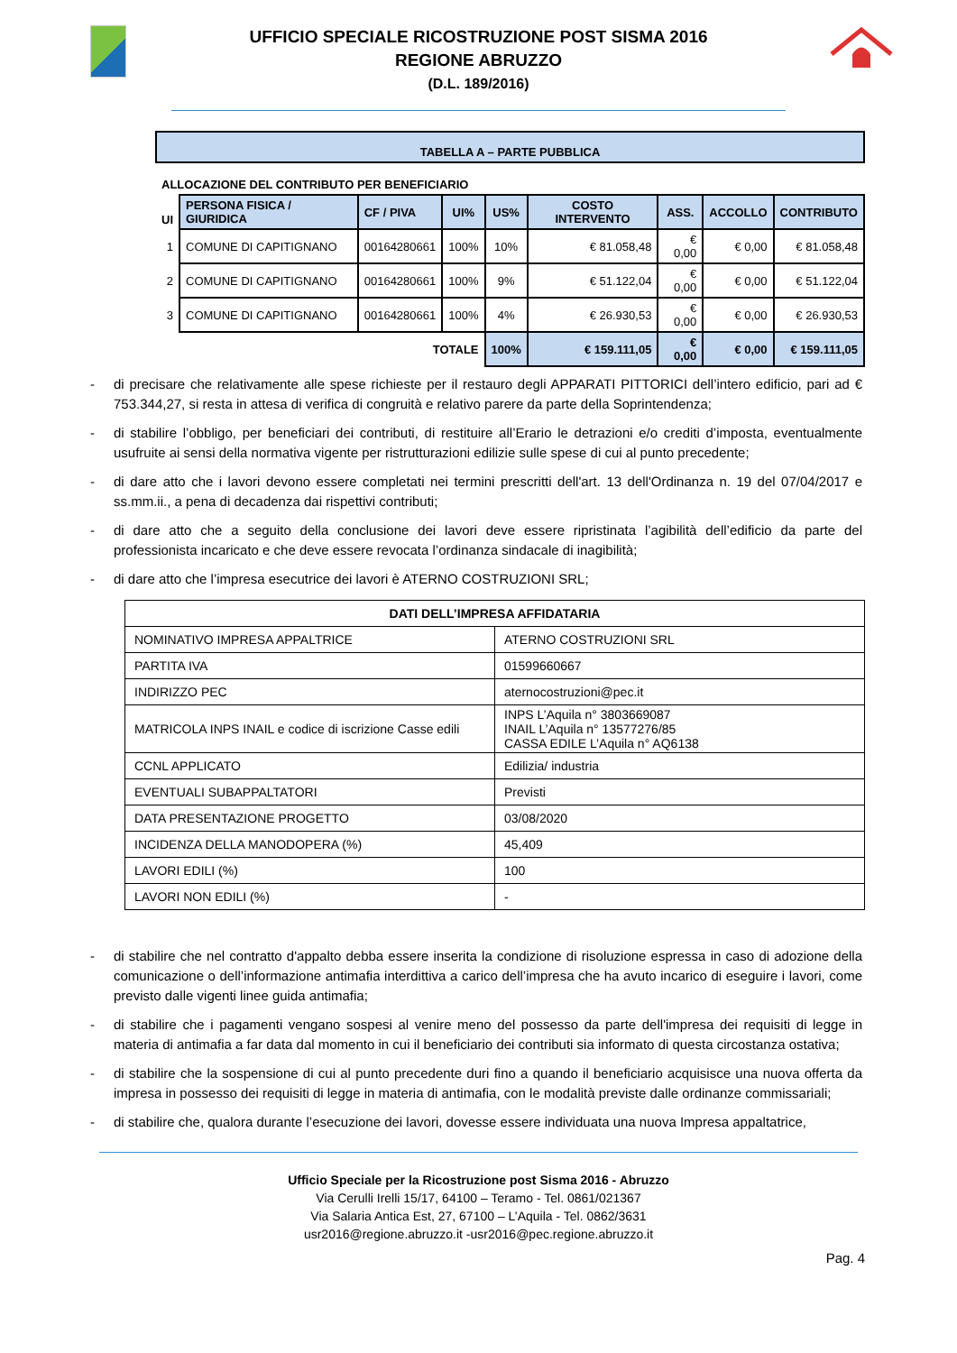UFFICIO SPECIALE RICOSTRUZIONE POST SISMA 2016
REGIONE ABRUZZO
(D.L. 189/2016)
| TABELLA A – PARTE PUBBLICA | | | | | | | | |
| ALLOCAZIONE DEL CONTRIBUTO PER BENEFICIARIO | | | | | | | | |
| UI | PERSONA FISICA / GIURIDICA | CF / PIVA | UI% | US% | COSTO INTERVENTO | ASS. | ACCOLLO | CONTRIBUTO |
| 1 | COMUNE DI CAPITIGNANO | 00164280661 | 100% | 10% | € 81.058,48 | € 0,00 | € 0,00 | € 81.058,48 |
| 2 | COMUNE DI CAPITIGNANO | 00164280661 | 100% | 9% | € 51.122,04 | € 0,00 | € 0,00 | € 51.122,04 |
| 3 | COMUNE DI CAPITIGNANO | 00164280661 | 100% | 4% | € 26.930,53 | € 0,00 | € 0,00 | € 26.930,53 |
| TOTALE | | | | 100% | € 159.111,05 | € 0,00 | € 0,00 | € 159.111,05 |
- di precisare che relativamente alle spese richieste per il restauro degli APPARATI PITTORICI dell’intero edificio, pari ad € 753.344,27, si resta in attesa di verifica di congruità e relativo parere da parte della Soprintendenza;
- di stabilire l’obbligo, per beneficiari dei contributi, di restituire all’Erario le detrazioni e/o crediti d’imposta, eventualmente usufruite ai sensi della normativa vigente per ristrutturazioni edilizie sulle spese di cui al punto precedente;
- di dare atto che i lavori devono essere completati nei termini prescritti dell'art. 13 dell'Ordinanza n. 19 del 07/04/2017 e ss.mm.ii., a pena di decadenza dai rispettivi contributi;
- di dare atto che a seguito della conclusione dei lavori deve essere ripristinata l’agibilità dell’edificio da parte del professionista incaricato e che deve essere revocata l’ordinanza sindacale di inagibilità;
- di dare atto che l’impresa esecutrice dei lavori è ATERNO COSTRUZIONI SRL;
| DATI DELL’IMPRESA AFFIDATARIA | |
| NOMINATIVO IMPRESA APPALTRICE | ATERNO COSTRUZIONI SRL |
| PARTITA IVA | 01599660667 |
| INDIRIZZO PEC | aternocostruzioni@pec.it |
| MATRICOLA INPS INAIL e codice di iscrizione Casse edili | INPS L’Aquila n° 3803669087 INAIL L’Aquila n° 13577276/85 CASSA EDILE L’Aquila n° AQ6138 |
| CCNL APPLICATO | Edilizia/ industria |
| EVENTUALI SUBAPPALTATORI | Previsti |
| DATA PRESENTAZIONE PROGETTO | 03/08/2020 |
| INCIDENZA DELLA MANODOPERA (%) | 45,409 |
| LAVORI EDILI (%) | 100 |
| LAVORI NON EDILI (%) | - |
- di stabilire che nel contratto d'appalto debba essere inserita la condizione di risoluzione espressa in caso di adozione della comunicazione o dell’informazione antimafia interdittiva a carico dell’impresa che ha avuto incarico di eseguire i lavori, come previsto dalle vigenti linee guida antimafia;
- di stabilire che i pagamenti vengano sospesi al venire meno del possesso da parte dell'impresa dei requisiti di legge in materia di antimafia a far data dal momento in cui il beneficiario dei contributi sia informato di questa circostanza ostativa;
- di stabilire che la sospensione di cui al punto precedente duri fino a quando il beneficiario acquisisce una nuova offerta da impresa in possesso dei requisiti di legge in materia di antimafia, con le modalità previste dalle ordinanze commissariali;
- di stabilire che, qualora durante l’esecuzione dei lavori, dovesse essere individuata una nuova Impresa appaltatrice,
Ufficio Speciale per la Ricostruzione post Sisma 2016 - Abruzzo
Via Cerulli Irelli 15/17, 64100 – Teramo - Tel. 0861/021367
Via Salaria Antica Est, 27, 67100 – L’Aquila - Tel. 0862/3631
usr2016@regione.abruzzo.it -usr2016@pec.regione.abruzzo.it
Pag. 4